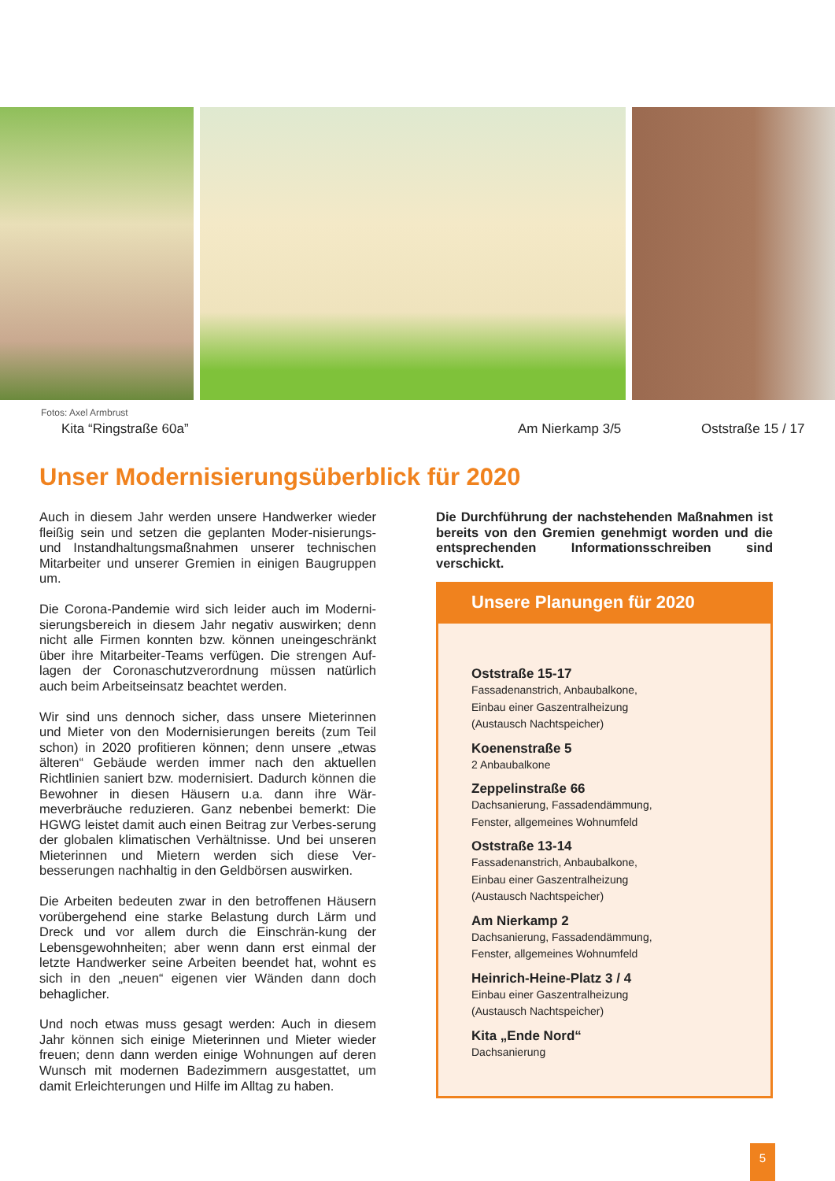Fotos: Axel Armbrust
Kita “Ringstraße 60a” Am Nierkamp 3/5 Oststraße 15 / 17
Unser Modernisierungsüberblick für 2020
Auch in diesem Jahr werden unsere Handwerker wieder fleißig sein und setzen die geplanten Moder-nisierungs- und Instandhaltungsmaßnahmen unserer technischen Mitarbeiter und unserer Gremien in einigen Baugruppen um.
Die Corona-Pandemie wird sich leider auch im Moderni-sierungsbereich in diesem Jahr negativ auswirken; denn nicht alle Firmen konnten bzw. können uneingeschränkt über ihre Mitarbeiter-Teams verfügen. Die strengen Auf-lagen der Coronaschutzverordnung müssen natürlich auch beim Arbeitseinsatz beachtet werden.
Wir sind uns dennoch sicher, dass unsere Mieterinnen und Mieter von den Modernisierungen bereits (zum Teil schon) in 2020 profitieren können; denn unsere „etwas älteren“ Gebäude werden immer nach den aktuellen Richtlinien saniert bzw. modernisiert. Dadurch können die Bewohner in diesen Häusern u.a. dann ihre Wär-meverbräuche reduzieren. Ganz nebenbei bemerkt: Die HGWG leistet damit auch einen Beitrag zur Verbes-serung der globalen klimatischen Verhältnisse. Und bei unseren Mieterinnen und Mietern werden sich diese Ver-besserungen nachhaltig in den Geldbörsen auswirken.
Die Arbeiten bedeuten zwar in den betroffenen Häusern vorübergehend eine starke Belastung durch Lärm und Dreck und vor allem durch die Einschrän-kung der Lebensgewohnheiten; aber wenn dann erst einmal der letzte Handwerker seine Arbeiten beendet hat, wohnt es sich in den „neuen“ eigenen vier Wänden dann doch behaglicher.
Und noch etwas muss gesagt werden: Auch in diesem Jahr können sich einige Mieterinnen und Mieter wieder freuen; denn dann werden einige Wohnungen auf deren Wunsch mit modernen Badezimmern ausgestattet, um damit Erleichterungen und Hilfe im Alltag zu haben.
Die Durchführung der nachstehenden Maßnahmen ist bereits von den Gremien genehmigt worden und die entsprechenden Informationsschreiben sind verschickt.
Unsere Planungen für 2020
Oststraße 15-17
Fassadenanstrich, Anbaubalkone,
Einbau einer Gaszentralheizung
(Austausch Nachtspeicher)
Koenenstraße 5
2 Anbaubalkone
Zeppelinstraße 66
Dachsanierung, Fassadendämmung,
Fenster, allgemeines Wohnumfeld
Oststraße 13-14
Fassadenanstrich, Anbaubalkone,
Einbau einer Gaszentralheizung
(Austausch Nachtspeicher)
Am Nierkamp 2
Dachsanierung, Fassadendämmung,
Fenster, allgemeines Wohnumfeld
Heinrich-Heine-Platz 3 / 4
Einbau einer Gaszentralheizung
(Austausch Nachtspeicher)
Kita „Ende Nord“
Dachsanierung
5